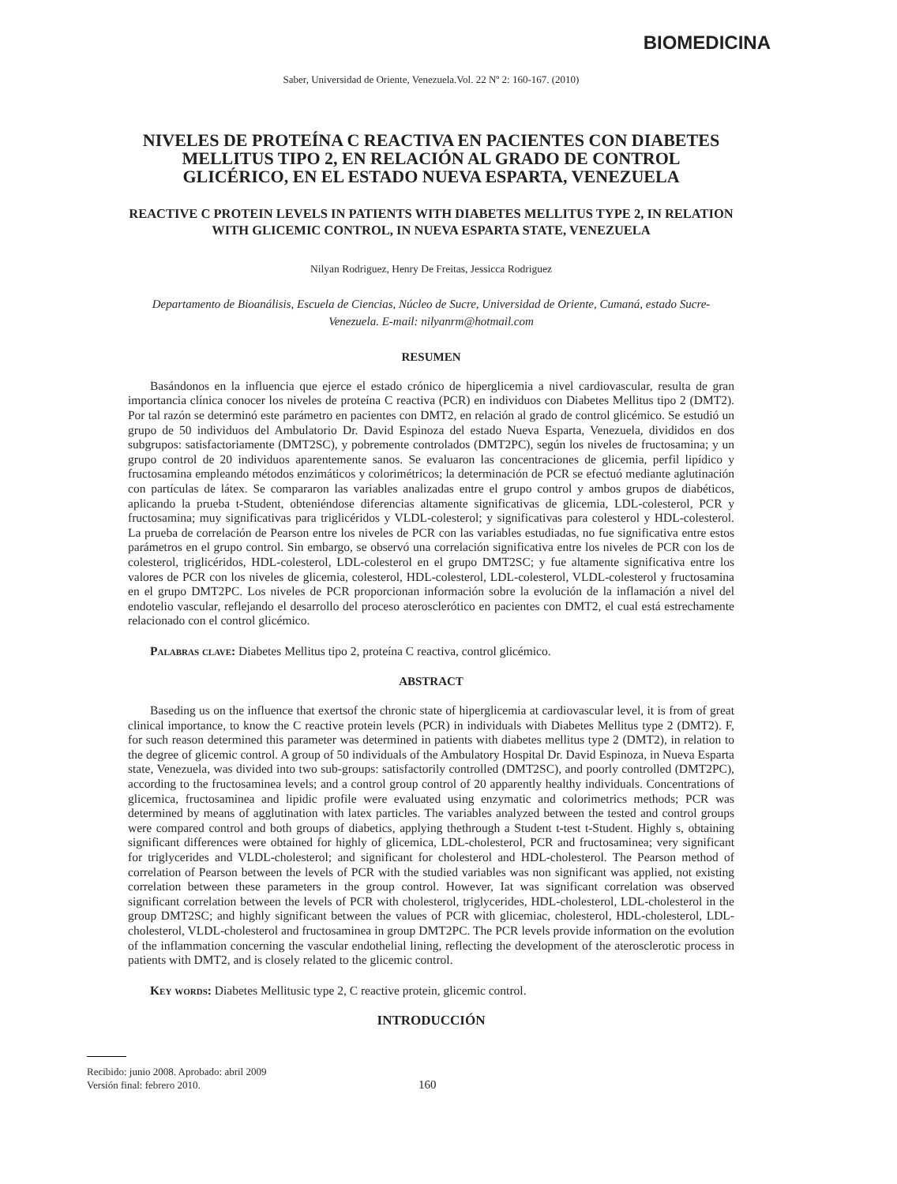BIOMEDICINA
Saber, Universidad de Oriente, Venezuela.Vol. 22 Nº 2: 160-167. (2010)
NIVELES DE PROTEÍNA C REACTIVA EN PACIENTES CON DIABETES MELLITUS TIPO 2, EN RELACIÓN AL GRADO DE CONTROL GLICÉRICO, EN EL ESTADO NUEVA ESPARTA, VENEZUELA
REACTIVE C PROTEIN LEVELS IN PATIENTS WITH DIABETES MELLITUS TYPE 2, IN RELATION WITH GLICEMIC CONTROL, IN NUEVA ESPARTA STATE, VENEZUELA
Nilyan Rodriguez, Henry De Freitas, Jessicca Rodriguez
Departamento de Bioanálisis, Escuela de Ciencias, Núcleo de Sucre, Universidad de Oriente, Cumaná, estado Sucre-Venezuela. E-mail: nilyanrm@hotmail.com
RESUMEN
Basándonos en la influencia que ejerce el estado crónico de hiperglicemia a nivel cardiovascular, resulta de gran importancia clínica conocer los niveles de proteína C reactiva (PCR) en individuos con Diabetes Mellitus tipo 2 (DMT2). Por tal razón se determinó este parámetro en pacientes con DMT2, en relación al grado de control glicémico. Se estudió un grupo de 50 individuos del Ambulatorio Dr. David Espinoza del estado Nueva Esparta, Venezuela, divididos en dos subgrupos: satisfactoriamente (DMT2SC), y pobremente controlados (DMT2PC), según los niveles de fructosamina; y un grupo control de 20 individuos aparentemente sanos. Se evaluaron las concentraciones de glicemia, perfil lipídico y fructosamina empleando métodos enzimáticos y colorimétricos; la determinación de PCR se efectuó mediante aglutinación con partículas de látex. Se compararon las variables analizadas entre el grupo control y ambos grupos de diabéticos, aplicando la prueba t-Student, obteniéndose diferencias altamente significativas de glicemia, LDL-colesterol, PCR y fructosamina; muy significativas para triglicéridos y VLDL-colesterol; y significativas para colesterol y HDL-colesterol. La prueba de correlación de Pearson entre los niveles de PCR con las variables estudiadas, no fue significativa entre estos parámetros en el grupo control. Sin embargo, se observó una correlación significativa entre los niveles de PCR con los de colesterol, triglicéridos, HDL-colesterol, LDL-colesterol en el grupo DMT2SC; y fue altamente significativa entre los valores de PCR con los niveles de glicemia, colesterol, HDL-colesterol, LDL-colesterol, VLDL-colesterol y fructosamina en el grupo DMT2PC. Los niveles de PCR proporcionan información sobre la evolución de la inflamación a nivel del endotelio vascular, reflejando el desarrollo del proceso aterosclerótico en pacientes con DMT2, el cual está estrechamente relacionado con el control glicémico.
Palabras clave: Diabetes Mellitus tipo 2, proteína C reactiva, control glicémico.
ABSTRACT
Baseding us on the influence that exertsof the chronic state of hiperglicemia at cardiovascular level, it is from of great clinical importance, to know the C reactive protein levels (PCR) in individuals with Diabetes Mellitus type 2 (DMT2). F, for such reason determined this parameter was determined in patients with diabetes mellitus type 2 (DMT2), in relation to the degree of glicemic control. A group of 50 individuals of the Ambulatory Hospital Dr. David Espinoza, in Nueva Esparta state, Venezuela, was divided into two sub-groups: satisfactorily controlled (DMT2SC), and poorly controlled (DMT2PC), according to the fructosaminea levels; and a control group control of 20 apparently healthy individuals. Concentrations of glicemica, fructosaminea and lipidic profile were evaluated using enzymatic and colorimetrics methods; PCR was determined by means of agglutination with latex particles. The variables analyzed between the tested and control groups were compared control and both groups of diabetics, applying thethrough a Student t-test t-Student. Highly s, obtaining significant differences were obtained for highly of glicemica, LDL-cholesterol, PCR and fructosaminea; very significant for triglycerides and VLDL-cholesterol; and significant for cholesterol and HDL-cholesterol. The Pearson method of correlation of Pearson between the levels of PCR with the studied variables was non significant was applied, not existing correlation between these parameters in the group control. However, Iat was significant correlation was observed significant correlation between the levels of PCR with cholesterol, triglycerides, HDL-cholesterol, LDL-cholesterol in the group DMT2SC; and highly significant between the values of PCR with glicemiac, cholesterol, HDL-cholesterol, LDL-cholesterol, VLDL-cholesterol and fructosaminea in group DMT2PC. The PCR levels provide information on the evolution of the inflammation concerning the vascular endothelial lining, reflecting the development of the aterosclerotic process in patients with DMT2, and is closely related to the glicemic control.
Key words: Diabetes Mellitusic type 2, C reactive protein, glicemic control.
INTRODUCCIÓN
Recibido: junio 2008. Aprobado: abril 2009
Versión final: febrero 2010.
160